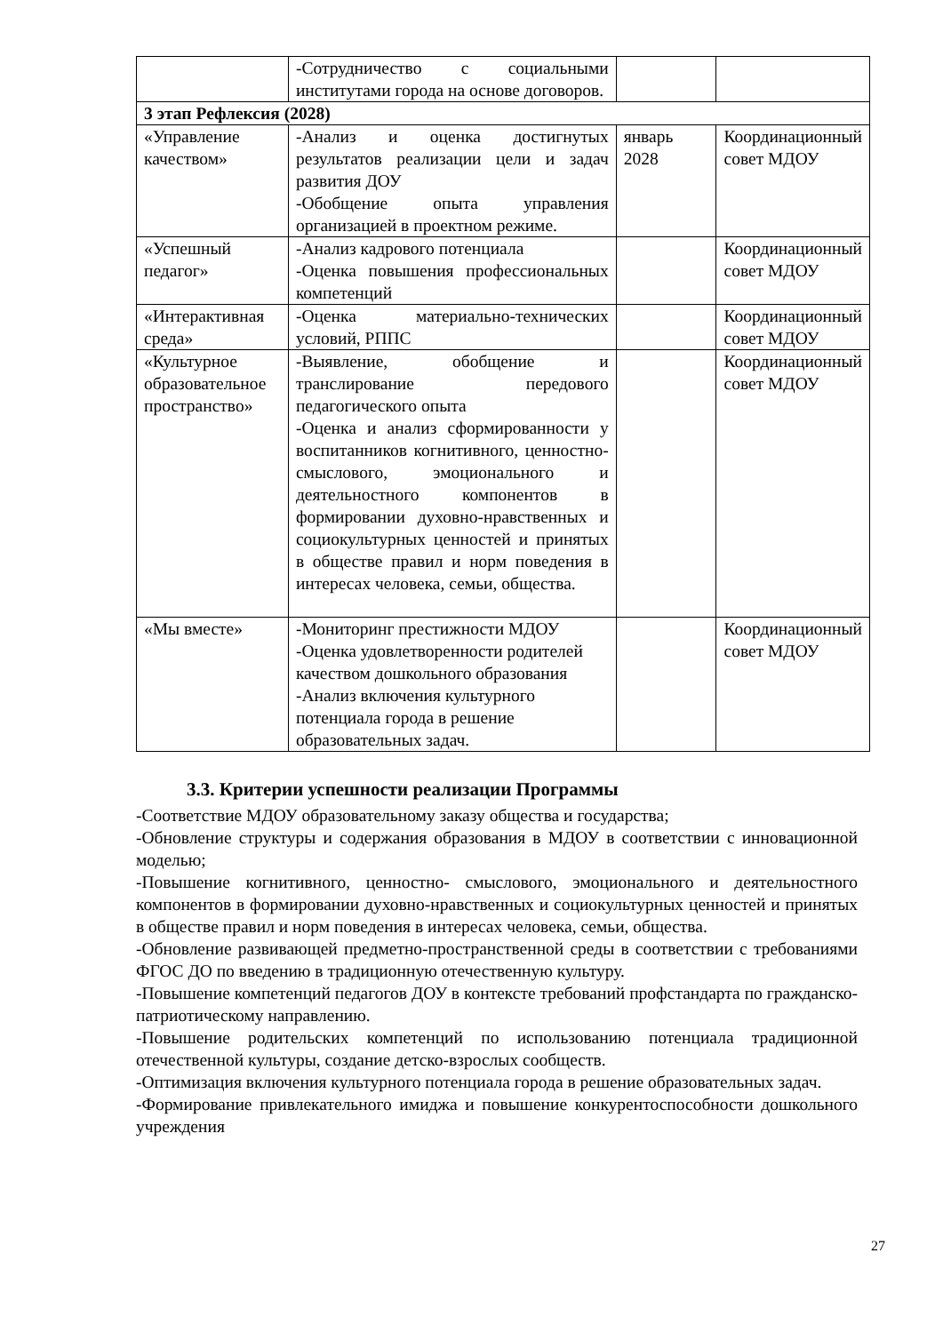| | -Сотрудничество с социальными институтами города на основе договоров. | | |
| 3 этап Рефлексия (2028) | | | |
| «Управление качеством» | -Анализ и оценка достигнутых результатов реализации цели и задач развития ДОУ -Обобщение опыта управления организацией в проектном режиме. | январь 2028 | Координационный совет МДОУ |
| «Успешный педагог» | -Анализ кадрового потенциала -Оценка повышения профессиональных компетенций | | Координационный совет МДОУ |
| «Интерактивная среда» | -Оценка материально-технических условий, РППС | | Координационный совет МДОУ |
| «Культурное образовательное пространство» | -Выявление, обобщение и транслирование передового педагогического опыта -Оценка и анализ сформированности у воспитанников когнитивного, ценностно- смыслового, эмоционального и деятельностного компонентов в формировании духовно-нравственных и социокультурных ценностей и принятых в обществе правил и норм поведения в интересах человека, семьи, общества. | | Координационный совет МДОУ |
| «Мы вместе» | -Мониторинг престижности МДОУ -Оценка удовлетворенности родителей качеством дошкольного образования -Анализ включения культурного потенциала города в решение образовательных задач. | | Координационный совет МДОУ |
3.3. Критерии успешности реализации Программы
-Соответствие МДОУ образовательному заказу общества и государства;
-Обновление структуры и содержания образования в МДОУ в соответствии с инновационной моделью;
-Повышение когнитивного, ценностно- смыслового, эмоционального и деятельностного компонентов в формировании духовно-нравственных и социокультурных ценностей и принятых в обществе правил и норм поведения в интересах человека, семьи, общества.
-Обновление развивающей предметно-пространственной среды в соответствии с требованиями ФГОС ДО по введению в традиционную отечественную культуру.
-Повышение компетенций педагогов ДОУ в контексте требований профстандарта по гражданско-патриотическому направлению.
-Повышение родительских компетенций по использованию потенциала традиционной отечественной культуры, создание детско-взрослых сообществ.
-Оптимизация включения культурного потенциала города в решение образовательных задач.
-Формирование привлекательного имиджа и повышение конкурентоспособности дошкольного учреждения
27